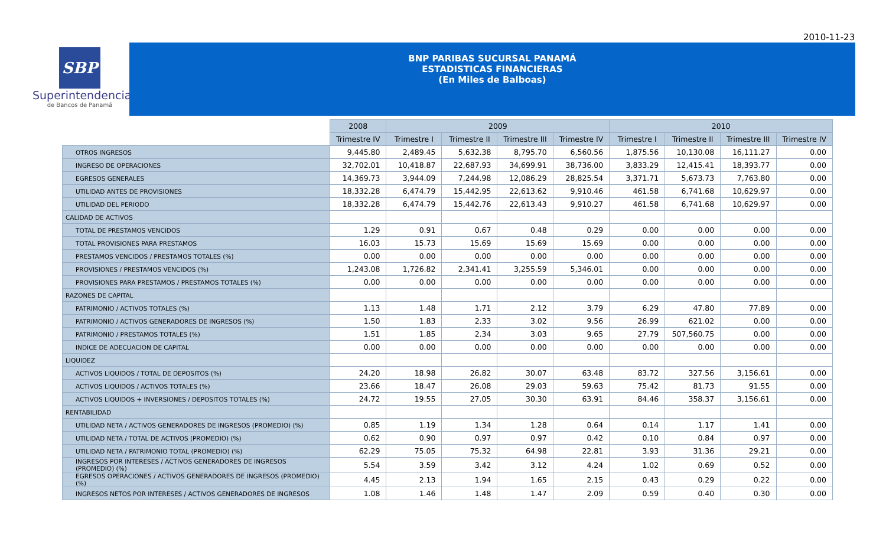2010-11-23
SBP
Superintendencia
de Bancos de Panamá
BNP PARIBAS SUCURSAL PANAMÁ
ESTADISTICAS FINANCIERAS
(En Miles de Balboas)
| | 2008 | 2009 | | | | 2010 | | | |
| | Trimestre IV | Trimestre I | Trimestre II | Trimestre III | Trimestre IV | Trimestre I | Trimestre II | Trimestre III | Trimestre IV |
| OTROS INGRESOS | 9,445.80 | 2,489.45 | 5,632.38 | 8,795.70 | 6,560.56 | 1,875.56 | 10,130.08 | 16,111.27 | 0.00 |
| INGRESO DE OPERACIONES | 32,702.01 | 10,418.87 | 22,687.93 | 34,699.91 | 38,736.00 | 3,833.29 | 12,415.41 | 18,393.77 | 0.00 |
| EGRESOS GENERALES | 14,369.73 | 3,944.09 | 7,244.98 | 12,086.29 | 28,825.54 | 3,371.71 | 5,673.73 | 7,763.80 | 0.00 |
| UTILIDAD ANTES DE PROVISIONES | 18,332.28 | 6,474.79 | 15,442.95 | 22,613.62 | 9,910.46 | 461.58 | 6,741.68 | 10,629.97 | 0.00 |
| UTILIDAD DEL PERIODO | 18,332.28 | 6,474.79 | 15,442.76 | 22,613.43 | 9,910.27 | 461.58 | 6,741.68 | 10,629.97 | 0.00 |
| CALIDAD DE ACTIVOS | | | | | | | | | |
| TOTAL DE PRESTAMOS VENCIDOS | 1.29 | 0.91 | 0.67 | 0.48 | 0.29 | 0.00 | 0.00 | 0.00 | 0.00 |
| TOTAL PROVISIONES PARA PRESTAMOS | 16.03 | 15.73 | 15.69 | 15.69 | 15.69 | 0.00 | 0.00 | 0.00 | 0.00 |
| PRESTAMOS VENCIDOS / PRESTAMOS TOTALES (%) | 0.00 | 0.00 | 0.00 | 0.00 | 0.00 | 0.00 | 0.00 | 0.00 | 0.00 |
| PROVISIONES / PRESTAMOS VENCIDOS (%) | 1,243.08 | 1,726.82 | 2,341.41 | 3,255.59 | 5,346.01 | 0.00 | 0.00 | 0.00 | 0.00 |
| PROVISIONES PARA PRESTAMOS / PRESTAMOS TOTALES (%) | 0.00 | 0.00 | 0.00 | 0.00 | 0.00 | 0.00 | 0.00 | 0.00 | 0.00 |
| RAZONES DE CAPITAL | | | | | | | | | |
| PATRIMONIO / ACTIVOS TOTALES (%) | 1.13 | 1.48 | 1.71 | 2.12 | 3.79 | 6.29 | 47.80 | 77.89 | 0.00 |
| PATRIMONIO / ACTIVOS GENERADORES DE INGRESOS (%) | 1.50 | 1.83 | 2.33 | 3.02 | 9.56 | 26.99 | 621.02 | 0.00 | 0.00 |
| PATRIMONIO / PRESTAMOS TOTALES (%) | 1.51 | 1.85 | 2.34 | 3.03 | 9.65 | 27.79 | 507,560.75 | 0.00 | 0.00 |
| INDICE DE ADECUACION DE CAPITAL | 0.00 | 0.00 | 0.00 | 0.00 | 0.00 | 0.00 | 0.00 | 0.00 | 0.00 |
| LIQUIDEZ | | | | | | | | | |
| ACTIVOS LIQUIDOS / TOTAL DE DEPOSITOS (%) | 24.20 | 18.98 | 26.82 | 30.07 | 63.48 | 83.72 | 327.56 | 3,156.61 | 0.00 |
| ACTIVOS LIQUIDOS / ACTIVOS TOTALES (%) | 23.66 | 18.47 | 26.08 | 29.03 | 59.63 | 75.42 | 81.73 | 91.55 | 0.00 |
| ACTIVOS LIQUIDOS + INVERSIONES / DEPOSITOS TOTALES (%) | 24.72 | 19.55 | 27.05 | 30.30 | 63.91 | 84.46 | 358.37 | 3,156.61 | 0.00 |
| RENTABILIDAD | | | | | | | | | |
| UTILIDAD NETA / ACTIVOS GENERADORES DE INGRESOS (PROMEDIO) (%) | 0.85 | 1.19 | 1.34 | 1.28 | 0.64 | 0.14 | 1.17 | 1.41 | 0.00 |
| UTILIDAD NETA / TOTAL DE ACTIVOS (PROMEDIO) (%) | 0.62 | 0.90 | 0.97 | 0.97 | 0.42 | 0.10 | 0.84 | 0.97 | 0.00 |
| UTILIDAD NETA / PATRIMONIO TOTAL (PROMEDIO) (%) | 62.29 | 75.05 | 75.32 | 64.98 | 22.81 | 3.93 | 31.36 | 29.21 | 0.00 |
| INGRESOS POR INTERESES / ACTIVOS GENERADORES DE INGRESOS (PROMEDIO) (%) | 5.54 | 3.59 | 3.42 | 3.12 | 4.24 | 1.02 | 0.69 | 0.52 | 0.00 |
| EGRESOS OPERACIONES / ACTIVOS GENERADORES DE INGRESOS (PROMEDIO) (%) | 4.45 | 2.13 | 1.94 | 1.65 | 2.15 | 0.43 | 0.29 | 0.22 | 0.00 |
| INGRESOS NETOS POR INTERESES / ACTIVOS GENERADORES DE INGRESOS | 1.08 | 1.46 | 1.48 | 1.47 | 2.09 | 0.59 | 0.40 | 0.30 | 0.00 |